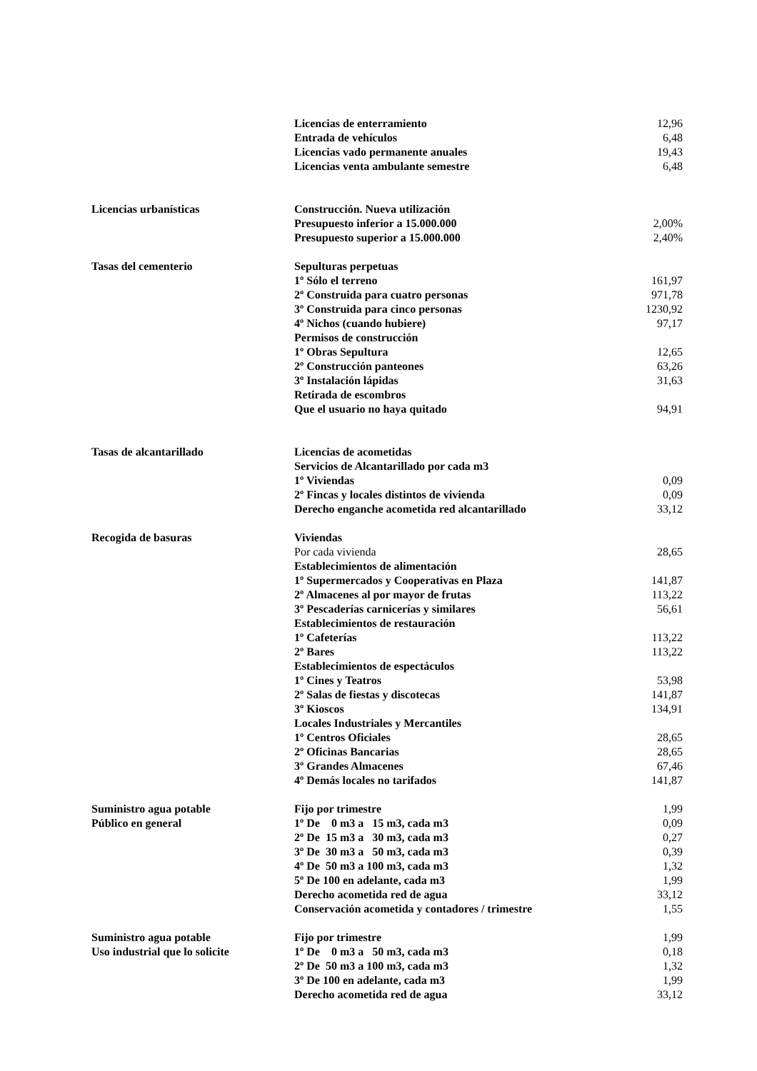| | Licencias de enterramiento | 12,96 |
| | Entrada de vehículos | 6,48 |
| | Licencias vado permanente anuales | 19,43 |
| | Licencias venta ambulante semestre | 6,48 |
| Licencias urbanísticas | Construcción. Nueva utilización | |
| | Presupuesto inferior a 15.000.000 | 2,00% |
| | Presupuesto superior a 15.000.000 | 2,40% |
| Tasas del cementerio | Sepulturas perpetuas | |
| | 1º Sólo el terreno | 161,97 |
| | 2º Construida para cuatro personas | 971,78 |
| | 3º Construida para cinco personas | 1230,92 |
| | 4º Nichos (cuando hubiere) | 97,17 |
| | Permisos de construcción | |
| | 1º Obras Sepultura | 12,65 |
| | 2º Construcción panteones | 63,26 |
| | 3º Instalación lápidas | 31,63 |
| | Retirada de escombros | |
| | Que el usuario no haya quitado | 94,91 |
| Tasas de alcantarillado | Licencias de acometidas | |
| | Servicios de Alcantarillado por cada m3 | |
| | 1º Viviendas | 0,09 |
| | 2º Fincas y locales distintos de vivienda | 0,09 |
| | Derecho enganche acometida red alcantarillado | 33,12 |
| Recogida de basuras | Viviendas | |
| | Por cada vivienda | 28,65 |
| | Establecimientos de alimentación | |
| | 1º Supermercados y Cooperativas en Plaza | 141,87 |
| | 2º Almacenes al por mayor de frutas | 113,22 |
| | 3º Pescaderías carnicerías y similares | 56,61 |
| | Establecimientos de restauración | |
| | 1º Cafeterías | 113,22 |
| | 2º Bares | 113,22 |
| | Establecimientos de espectáculos | |
| | 1º Cines y Teatros | 53,98 |
| | 2º Salas de fiestas y discotecas | 141,87 |
| | 3º Kioscos | 134,91 |
| | Locales Industriales y Mercantiles | |
| | 1º Centros Oficiales | 28,65 |
| | 2º Oficinas Bancarias | 28,65 |
| | 3º Grandes Almacenes | 67,46 |
| | 4º Demás locales no tarifados | 141,87 |
| Suministro agua potable | Fijo por trimestre | 1,99 |
| Público en general | 1º De 0 m3 a 15 m3, cada m3 | 0,09 |
| | 2º De 15 m3 a 30 m3, cada m3 | 0,27 |
| | 3º De 30 m3 a 50 m3, cada m3 | 0,39 |
| | 4º De 50 m3 a 100 m3, cada m3 | 1,32 |
| | 5º De 100 en adelante, cada m3 | 1,99 |
| | Derecho acometida red de agua | 33,12 |
| | Conservación acometida y contadores / trimestre | 1,55 |
| Suministro agua potable | Fijo por trimestre | 1,99 |
| Uso industrial que lo solicite | 1º De 0 m3 a 50 m3, cada m3 | 0,18 |
| | 2º De 50 m3 a 100 m3, cada m3 | 1,32 |
| | 3º De 100 en adelante, cada m3 | 1,99 |
| | Derecho acometida red de agua | 33,12 |